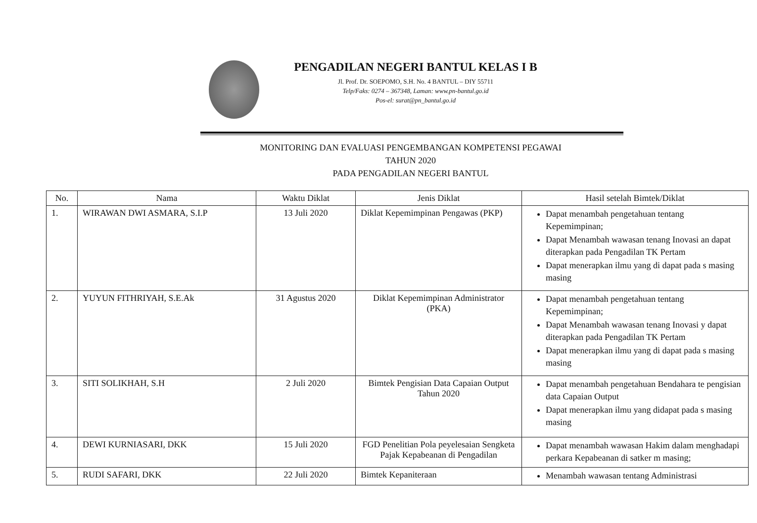PENGADILAN NEGERI BANTUL KELAS I B
Jl. Prof. Dr. SOEPOMO, S.H. No. 4 BANTUL – DIY 55711
Telp/Faks: 0274 – 367348, Laman: www.pn-bantul.go.id
Pos-el: surat@pn_bantul.go.id
MONITORING DAN EVALUASI PENGEMBANGAN KOMPETENSI PEGAWAI
TAHUN 2020
PADA PENGADILAN NEGERI BANTUL
| No. | Nama | Waktu Diklat | Jenis Diklat | Hasil setelah Bimtek/Diklat |
| --- | --- | --- | --- | --- |
| 1. | WIRAWAN DWI ASMARA, S.I.P | 13 Juli 2020 | Diklat Kepemimpinan Pengawas (PKP) | Dapat menambah pengetahuan tentang Kepemimpinan; Dapat Menambah wawasan tenang Inovasi an dapat diterapkan pada Pengadilan TK Pertam Dapat menerapkan ilmu yang di dapat pada s masing masing |
| 2. | YUYUN FITHRIYAH, S.E.Ak | 31 Agustus 2020 | Diklat Kepemimpinan Administrator (PKA) | Dapat menambah pengetahuan tentang Kepemimpinan; Dapat Menambah wawasan tenang Inovasi y dapat diterapkan pada Pengadilan TK Pertam Dapat menerapkan ilmu yang di dapat pada s masing masing |
| 3. | SITI SOLIKHAH, S.H | 2 Juli 2020 | Bimtek Pengisian Data Capaian Output Tahun 2020 | Dapat menambah pengetahuan Bendahara te pengisian data Capaian Output Dapat menerapkan ilmu yang didapat pada s masing masing |
| 4. | DEWI KURNIASARI, DKK | 15 Juli 2020 | FGD Penelitian Pola peyelesaian Sengketa Pajak Kepabeanan di Pengadilan | Dapat menambah wawasan Hakim dalam menghadapi perkara Kepabeanan di satker m masing; |
| 5. | RUDI SAFARI, DKK | 22 Juli 2020 | Bimtek Kepaniteraan | Menambah wawasan tentang Administrasi |